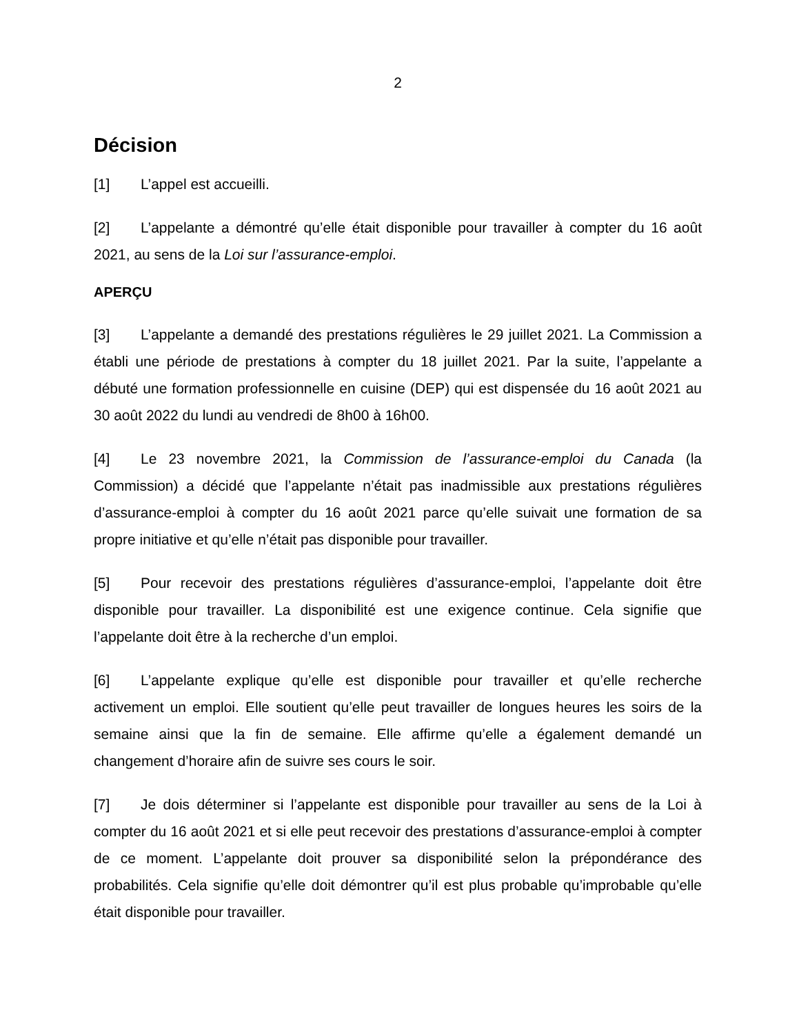2
Décision
[1] L’appel est accueilli.
[2] L’appelante a démontré qu’elle était disponible pour travailler à compter du 16 août 2021, au sens de la Loi sur l’assurance-emploi.
APERÇU
[3] L’appelante a demandé des prestations régulières le 29 juillet 2021. La Commission a établi une période de prestations à compter du 18 juillet 2021. Par la suite, l’appelante a débuté une formation professionnelle en cuisine (DEP) qui est dispensée du 16 août 2021 au 30 août 2022 du lundi au vendredi de 8h00 à 16h00.
[4] Le 23 novembre 2021, la Commission de l’assurance-emploi du Canada (la Commission) a décidé que l’appelante n’était pas inadmissible aux prestations régulières d’assurance-emploi à compter du 16 août 2021 parce qu’elle suivait une formation de sa propre initiative et qu’elle n’était pas disponible pour travailler.
[5] Pour recevoir des prestations régulières d’assurance-emploi, l’appelante doit être disponible pour travailler. La disponibilité est une exigence continue. Cela signifie que l’appelante doit être à la recherche d’un emploi.
[6] L’appelante explique qu’elle est disponible pour travailler et qu’elle recherche activement un emploi. Elle soutient qu’elle peut travailler de longues heures les soirs de la semaine ainsi que la fin de semaine. Elle affirme qu’elle a également demandé un changement d’horaire afin de suivre ses cours le soir.
[7] Je dois déterminer si l’appelante est disponible pour travailler au sens de la Loi à compter du 16 août 2021 et si elle peut recevoir des prestations d’assurance-emploi à compter de ce moment. L’appelante doit prouver sa disponibilité selon la prépondérance des probabilités. Cela signifie qu’elle doit démontrer qu’il est plus probable qu’improbable qu’elle était disponible pour travailler.